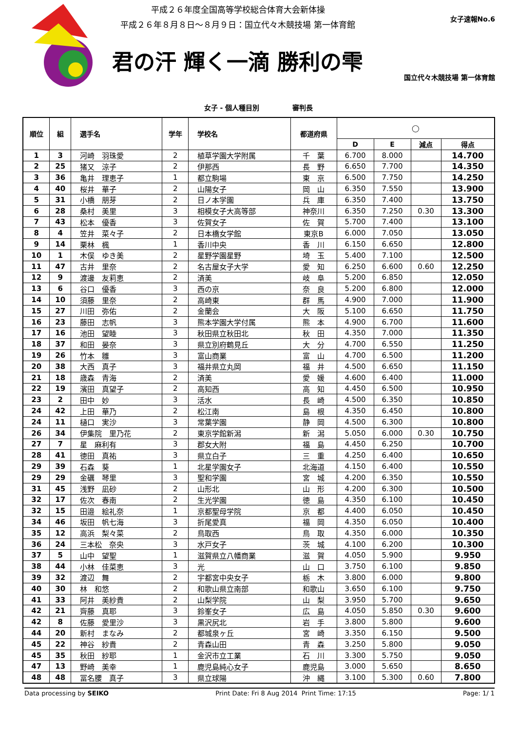平成２６年度全国高等学校総合体育大会新体操
平成２６年８月８日～８月９日：国立代々木競技場 第一体育館
君の汗 輝く一滴 勝利の雫
女子速報No.6
国立代々木競技場 第一体育館
女子 - 個人種目別 審判長
| 順位 | 組 | 選手名 | 学年 | 学校名 | 都道府県 | ◯ | | | |
| --- | --- | --- | --- | --- | --- | --- | --- | --- | --- |
| | | | | | | D | E | 減点 | 得点 |
| 1 | 3 | 河崎 羽珠愛 | 2 | 植草学園大学附属 | 千 葉 | 6.700 | 8.000 | | 14.700 |
| 2 | 25 | 猪又 涼子 | 2 | 伊那西 | 長 野 | 6.650 | 7.700 | | 14.350 |
| 3 | 36 | 亀井 理恵子 | 1 | 都立駒場 | 東 京 | 6.500 | 7.750 | | 14.250 |
| 4 | 40 | 桜井 華子 | 2 | 山陽女子 | 岡 山 | 6.350 | 7.550 | | 13.900 |
| 5 | 31 | 小橋 朋芽 | 2 | 日ノ本学園 | 兵 庫 | 6.350 | 7.400 | | 13.750 |
| 6 | 28 | 桑村 美里 | 3 | 相模女子大高等部 | 神奈川 | 6.350 | 7.250 | 0.30 | 13.300 |
| 7 | 43 | 松本 優香 | 3 | 佐賀女子 | 佐 賀 | 5.700 | 7.400 | | 13.100 |
| 8 | 4 | 笠井 菜々子 | 2 | 日本橋女学館 | 東京B | 6.000 | 7.050 | | 13.050 |
| 9 | 14 | 栗林 楓 | 1 | 香川中央 | 香 川 | 6.150 | 6.650 | | 12.800 |
| 10 | 1 | 木俣 ゆき美 | 2 | 星野学園星野 | 埼 玉 | 5.400 | 7.100 | | 12.500 |
| 11 | 47 | 古井 里奈 | 2 | 名古屋女子大学 | 愛 知 | 6.250 | 6.600 | 0.60 | 12.250 |
| 12 | 9 | 渡邊 友莉恵 | 2 | 済美 | 岐 阜 | 5.200 | 6.850 | | 12.050 |
| 13 | 6 | 谷口 優香 | 3 | 西の京 | 奈 良 | 5.200 | 6.800 | | 12.000 |
| 14 | 10 | 須藤 里奈 | 2 | 高崎東 | 群 馬 | 4.900 | 7.000 | | 11.900 |
| 15 | 27 | 川田 弥佑 | 2 | 金蘭会 | 大 阪 | 5.100 | 6.650 | | 11.750 |
| 16 | 23 | 藤田 志帆 | 3 | 熊本学園大学付属 | 熊 本 | 4.900 | 6.700 | | 11.600 |
| 17 | 16 | 池田 望睦 | 3 | 秋田県立秋田北 | 秋 田 | 4.350 | 7.000 | | 11.350 |
| 18 | 37 | 和田 晏奈 | 3 | 県立別府鶴見丘 | 大 分 | 4.700 | 6.550 | | 11.250 |
| 19 | 26 | 竹本 雛 | 3 | 富山商業 | 富 山 | 4.700 | 6.500 | | 11.200 |
| 20 | 38 | 大西 真子 | 3 | 福井県立丸岡 | 福 井 | 4.500 | 6.650 | | 11.150 |
| 21 | 18 | 歳森 青海 | 2 | 済美 | 愛 媛 | 4.600 | 6.400 | | 11.000 |
| 22 | 19 | 濱田 真望子 | 2 | 高知西 | 高 知 | 4.450 | 6.500 | | 10.950 |
| 23 | 2 | 田中 妙 | 3 | 活水 | 長 崎 | 4.500 | 6.350 | | 10.850 |
| 24 | 42 | 上田 華乃 | 2 | 松江南 | 島 根 | 4.350 | 6.450 | | 10.800 |
| 24 | 11 | 樋口 実沙 | 3 | 常葉学園 | 静 岡 | 4.500 | 6.300 | | 10.800 |
| 26 | 34 | 伊集院 里乃花 | 2 | 東京学館新潟 | 新 潟 | 5.050 | 6.000 | 0.30 | 10.750 |
| 27 | 7 | 星 麻利有 | 3 | 郡女大附 | 福 島 | 4.450 | 6.250 | | 10.700 |
| 28 | 41 | 徳田 真祐 | 3 | 県立白子 | 三 重 | 4.250 | 6.400 | | 10.650 |
| 29 | 39 | 石森 葵 | 1 | 北星学園女子 | 北海道 | 4.150 | 6.400 | | 10.550 |
| 29 | 29 | 金礪 琴里 | 3 | 聖和学園 | 宮 城 | 4.200 | 6.350 | | 10.550 |
| 31 | 45 | 浅野 凪砂 | 2 | 山形北 | 山 形 | 4.200 | 6.300 | | 10.500 |
| 32 | 17 | 佐次 春南 | 2 | 生光学園 | 徳 島 | 4.350 | 6.100 | | 10.450 |
| 32 | 15 | 田邉 絵礼奈 | 1 | 京都聖母学院 | 京 都 | 4.400 | 6.050 | | 10.450 |
| 34 | 46 | 坂田 帆七海 | 3 | 折尾愛真 | 福 岡 | 4.350 | 6.050 | | 10.400 |
| 35 | 12 | 高浜 梨々菜 | 2 | 鳥取西 | 鳥 取 | 4.350 | 6.000 | | 10.350 |
| 36 | 24 | 三本松 奈央 | 3 | 水戸女子 | 茨 城 | 4.100 | 6.200 | | 10.300 |
| 37 | 5 | 山中 望聖 | 1 | 滋賀県立八幡商業 | 滋 賀 | 4.050 | 5.900 | | 9.950 |
| 38 | 44 | 小林 佳菜恵 | 3 | 光 | 山 口 | 3.750 | 6.100 | | 9.850 |
| 39 | 32 | 渡辺 舞 | 2 | 宇都宮中央女子 | 栃 木 | 3.800 | 6.000 | | 9.800 |
| 40 | 30 | 林 和悠 | 2 | 和歌山県立南部 | 和歌山 | 3.650 | 6.100 | | 9.750 |
| 41 | 33 | 阿井 美紗貴 | 2 | 山梨学院 | 山 梨 | 3.950 | 5.700 | | 9.650 |
| 42 | 21 | 齊藤 真耶 | 3 | 鈴峯女子 | 広 島 | 4.050 | 5.850 | 0.30 | 9.600 |
| 42 | 8 | 佐藤 愛里沙 | 3 | 黒沢尻北 | 岩 手 | 3.800 | 5.800 | | 9.600 |
| 44 | 20 | 新村 まなみ | 2 | 都城泉ヶ丘 | 宮 崎 | 3.350 | 6.150 | | 9.500 |
| 45 | 22 | 神谷 紗貴 | 2 | 青森山田 | 青 森 | 3.250 | 5.800 | | 9.050 |
| 45 | 35 | 秋田 紗耶 | 1 | 金沢市立工業 | 石 川 | 3.300 | 5.750 | | 9.050 |
| 47 | 13 | 野崎 美幸 | 1 | 鹿児島純心女子 | 鹿児島 | 3.000 | 5.650 | | 8.650 |
| 48 | 48 | 冨名腰 真子 | 3 | 県立球陽 | 沖 縄 | 3.100 | 5.300 | 0.60 | 7.800 |
Data processing by SEIKO Print Date: Fri 8 Aug 2014 Print Time: 17:15 Page: 1/ 1